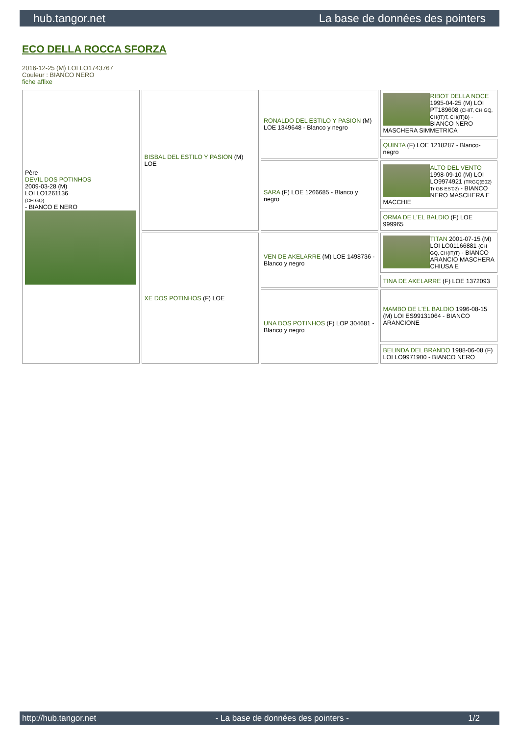hub.tangor.net La base de données des pointers
ECO DELLA ROCCA SFORZA
2016-12-25 (M) LOI LO1743767
Couleur : BIANCO NERO
fiche affixe
| Père DEVIL DOS POTINHOS 2009-03-28 (M) LOI LO1261136 (CH GQ) - BIANCO E NERO | BISBAL DEL ESTILO Y PASION (M) LOE | RONALDO DEL ESTILO Y PASION (M) LOE 1349648 - Blanco y negro | RIBOT DELLA NOCE 1995-04-25 (M) LOI PT189608 (CHIT, CH GQ, CH(IT)T, CH(IT)B) - BIANCO NERO MASCHERA SIMMETRICA |
| | | | QUINTA (F) LOE 1218287 - Blanco-negro |
| | | SARA (F) LOE 1266685 - Blanco y negro | ALTO DEL VENTO 1998-09-10 (M) LOI LO9974921 (TRGQ(E02) Tr GB ES'02) - BIANCO NERO MASCHERA E MACCHIE |
| | | | ORMA DE L'EL BALDIO (F) LOE 999965 |
| | XE DOS POTINHOS (F) LOE | VEN DE AKELARRE (M) LOE 1498736 - Blanco y negro | TITAN 2001-07-15 (M) LOI LO01166881 (CH GQ, CH(IT)T) - BIANCO ARANCIO MASCHERA CHIUSA E |
| | | | TINA DE AKELARRE (F) LOE 1372093 |
| | | UNA DOS POTINHOS (F) LOP 304681 - Blanco y negro | MAMBO DE L'EL BALDIO 1996-08-15 (M) LOI ES99131064 - BIANCO ARANCIONE |
| | | | BELINDA DEL BRANDO 1988-06-08 (F) LOI LO9971900 - BIANCO NERO |
http://hub.tangor.net - La base de données des pointers - 1/2